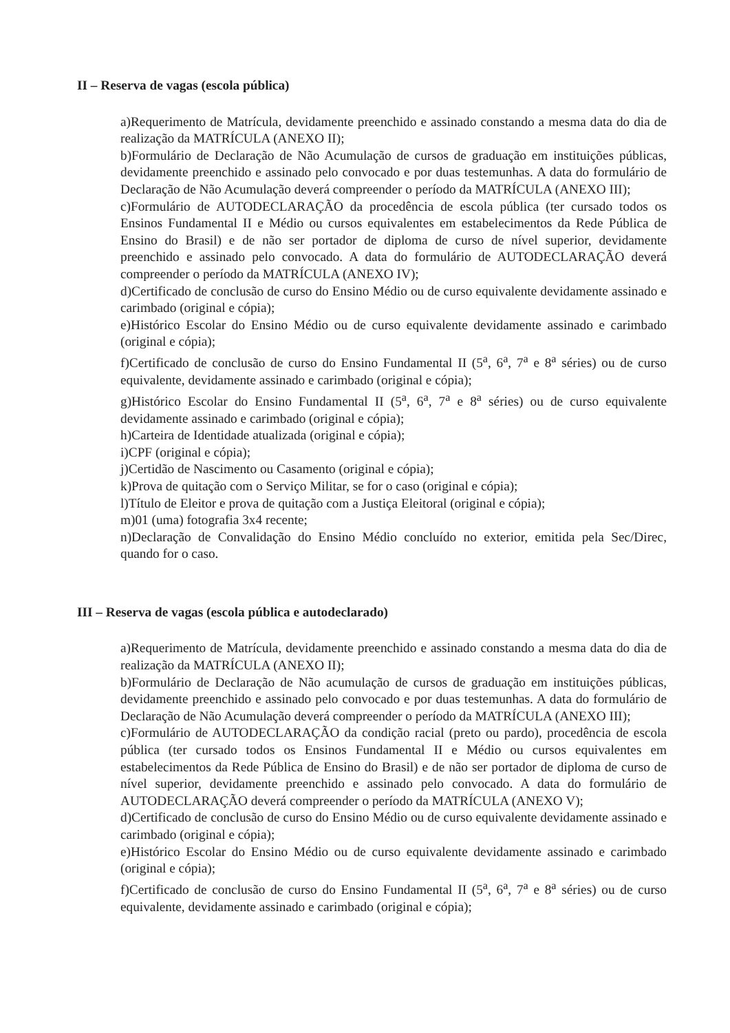II – Reserva de vagas (escola pública)
a)Requerimento de Matrícula, devidamente preenchido e assinado constando a mesma data do dia de realização da MATRÍCULA (ANEXO II);
b)Formulário de Declaração de Não Acumulação de cursos de graduação em instituições públicas, devidamente preenchido e assinado pelo convocado e por duas testemunhas. A data do formulário de Declaração de Não Acumulação deverá compreender o período da MATRÍCULA (ANEXO III);
c)Formulário de AUTODECLARAÇÃO da procedência de escola pública (ter cursado todos os Ensinos Fundamental II e Médio ou cursos equivalentes em estabelecimentos da Rede Pública de Ensino do Brasil) e de não ser portador de diploma de curso de nível superior, devidamente preenchido e assinado pelo convocado. A data do formulário de AUTODECLARAÇÃO deverá compreender o período da MATRÍCULA (ANEXO IV);
d)Certificado de conclusão de curso do Ensino Médio ou de curso equivalente devidamente assinado e carimbado (original e cópia);
e)Histórico Escolar do Ensino Médio ou de curso equivalente devidamente assinado e carimbado (original e cópia);
f)Certificado de conclusão de curso do Ensino Fundamental II (5<sup>a</sup>, 6<sup>a</sup>, 7<sup>a</sup> e 8<sup>a</sup> séries) ou de curso equivalente, devidamente assinado e carimbado (original e cópia);
g)Histórico Escolar do Ensino Fundamental II (5<sup>a</sup>, 6<sup>a</sup>, 7<sup>a</sup> e 8<sup>a</sup> séries) ou de curso equivalente devidamente assinado e carimbado (original e cópia);
h)Carteira de Identidade atualizada (original e cópia);
i)CPF (original e cópia);
j)Certidão de Nascimento ou Casamento (original e cópia);
k)Prova de quitação com o Serviço Militar, se for o caso (original e cópia);
l)Título de Eleitor e prova de quitação com a Justiça Eleitoral (original e cópia);
m)01 (uma) fotografia 3x4 recente;
n)Declaração de Convalidação do Ensino Médio concluído no exterior, emitida pela Sec/Direc, quando for o caso.
III – Reserva de vagas (escola pública e autodeclarado)
a)Requerimento de Matrícula, devidamente preenchido e assinado constando a mesma data do dia de realização da MATRÍCULA (ANEXO II);
b)Formulário de Declaração de Não acumulação de cursos de graduação em instituições públicas, devidamente preenchido e assinado pelo convocado e por duas testemunhas. A data do formulário de Declaração de Não Acumulação deverá compreender o período da MATRÍCULA (ANEXO III);
c)Formulário de AUTODECLARAÇÃO da condição racial (preto ou pardo), procedência de escola pública (ter cursado todos os Ensinos Fundamental II e Médio ou cursos equivalentes em estabelecimentos da Rede Pública de Ensino do Brasil) e de não ser portador de diploma de curso de nível superior, devidamente preenchido e assinado pelo convocado. A data do formulário de AUTODECLARAÇÃO deverá compreender o período da MATRÍCULA (ANEXO V);
d)Certificado de conclusão de curso do Ensino Médio ou de curso equivalente devidamente assinado e carimbado (original e cópia);
e)Histórico Escolar do Ensino Médio ou de curso equivalente devidamente assinado e carimbado (original e cópia);
f)Certificado de conclusão de curso do Ensino Fundamental II (5<sup>a</sup>, 6<sup>a</sup>, 7<sup>a</sup> e 8<sup>a</sup> séries) ou de curso equivalente, devidamente assinado e carimbado (original e cópia);